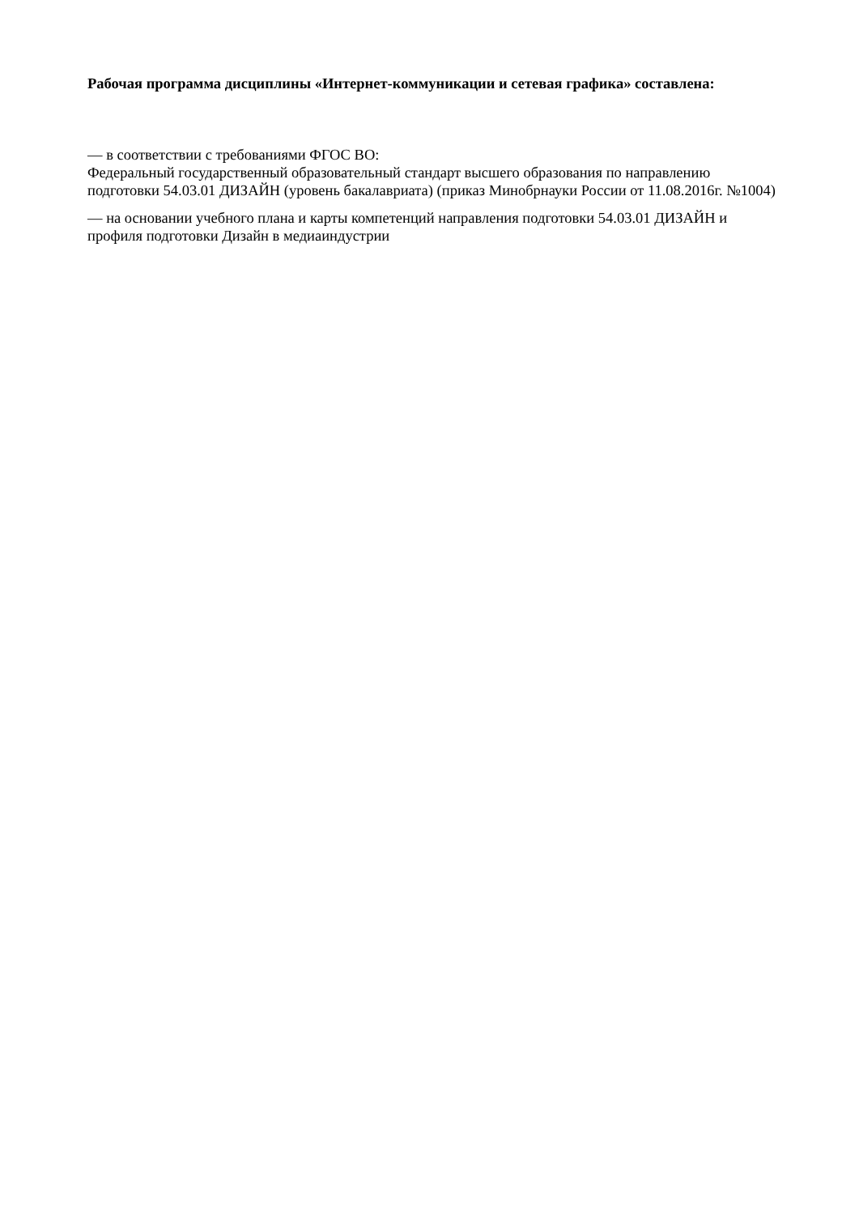Рабочая программа дисциплины «Интернет-коммуникации и сетевая графика» составлена:
— в соответствии с требованиями ФГОС ВО:
Федеральный государственный образовательный стандарт высшего образования по направлению подготовки 54.03.01 ДИЗАЙН (уровень бакалавриата) (приказ Минобрнауки России от 11.08.2016г. №1004)
— на основании учебного плана и карты компетенций направления подготовки 54.03.01 ДИЗАЙН и профиля подготовки Дизайн в медиаиндустрии